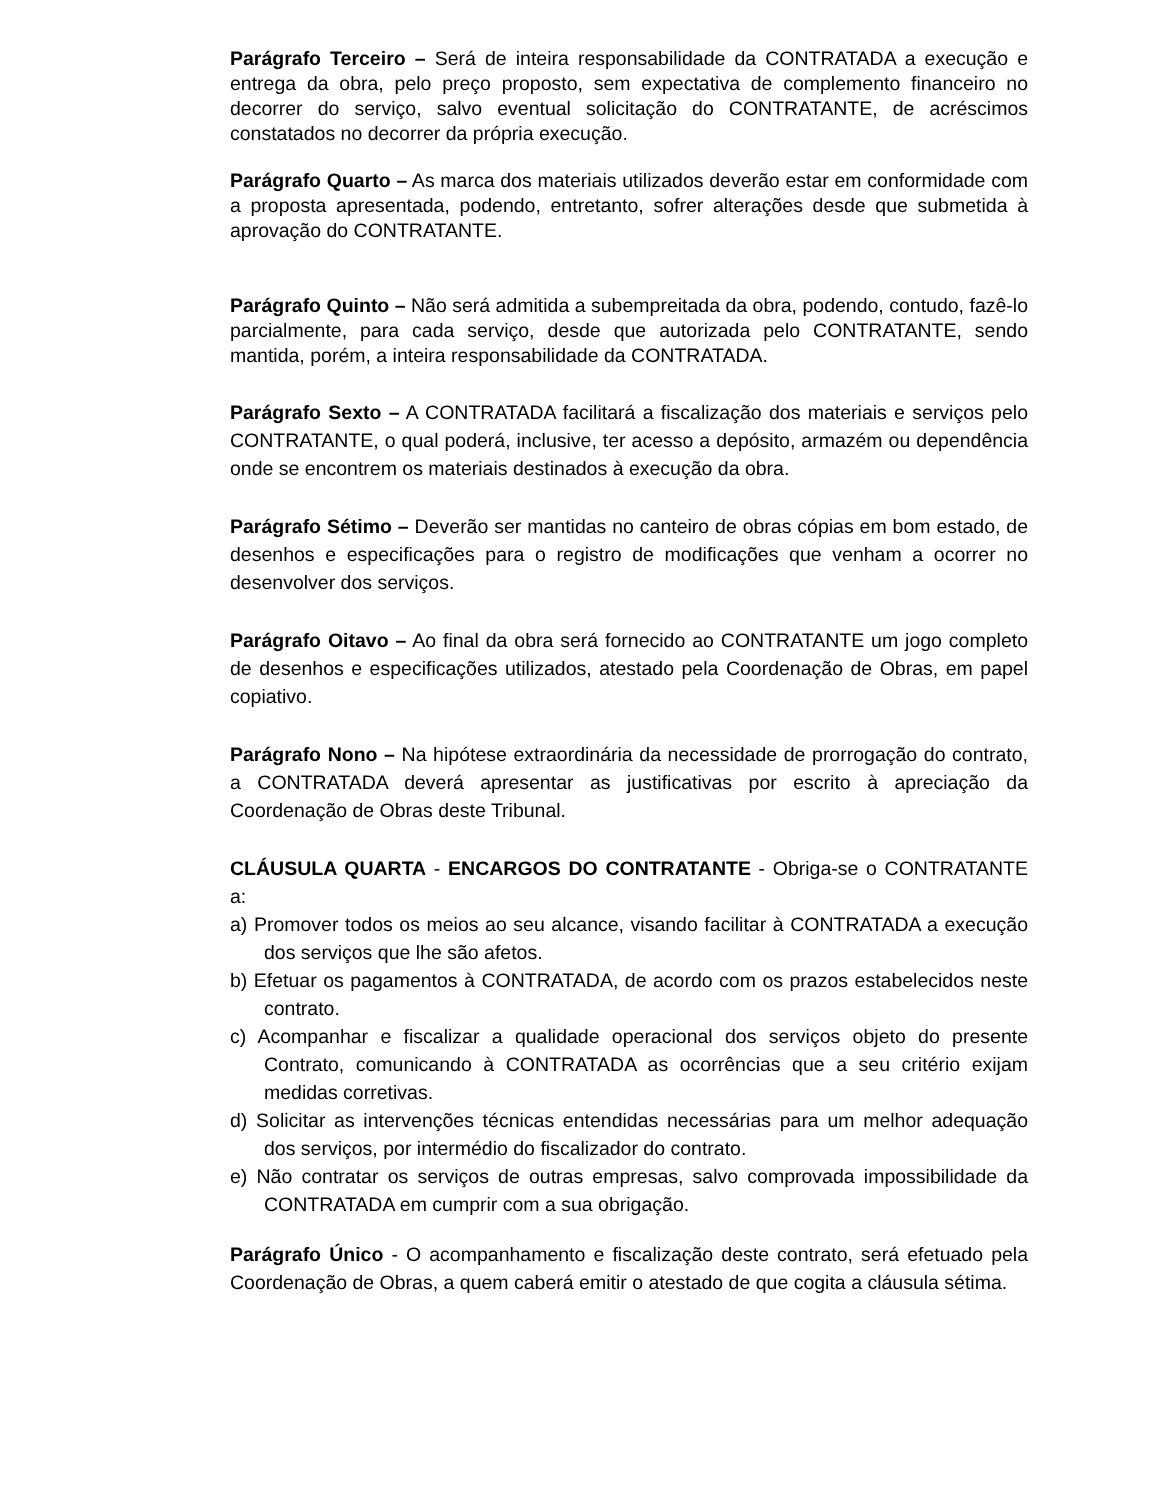Parágrafo Terceiro – Será de inteira responsabilidade da CONTRATADA a execução e entrega da obra, pelo preço proposto, sem expectativa de complemento financeiro no decorrer do serviço, salvo eventual solicitação do CONTRATANTE, de acréscimos constatados no decorrer da própria execução.
Parágrafo Quarto – As marca dos materiais utilizados deverão estar em conformidade com a proposta apresentada, podendo, entretanto, sofrer alterações desde que submetida à aprovação do CONTRATANTE.
Parágrafo Quinto – Não será admitida a subempreitada da obra, podendo, contudo, fazê-lo parcialmente, para cada serviço, desde que autorizada pelo CONTRATANTE, sendo mantida, porém, a inteira responsabilidade da CONTRATADA.
Parágrafo Sexto – A CONTRATADA facilitará a fiscalização dos materiais e serviços pelo CONTRATANTE, o qual poderá, inclusive, ter acesso a depósito, armazém ou dependência onde se encontrem os materiais destinados à execução da obra.
Parágrafo Sétimo – Deverão ser mantidas no canteiro de obras cópias em bom estado, de desenhos e especificações para o registro de modificações que venham a ocorrer no desenvolver dos serviços.
Parágrafo Oitavo – Ao final da obra será fornecido ao CONTRATANTE um jogo completo de desenhos e especificações utilizados, atestado pela Coordenação de Obras, em papel copiativo.
Parágrafo Nono – Na hipótese extraordinária da necessidade de prorrogação do contrato, a CONTRATADA deverá apresentar as justificativas por escrito à apreciação da Coordenação de Obras deste Tribunal.
CLÁUSULA QUARTA - ENCARGOS DO CONTRATANTE - Obriga-se o CONTRATANTE a:
a) Promover todos os meios ao seu alcance, visando facilitar à CONTRATADA a execução dos serviços que lhe são afetos.
b) Efetuar os pagamentos à CONTRATADA, de acordo com os prazos estabelecidos neste contrato.
c) Acompanhar e fiscalizar a qualidade operacional dos serviços objeto do presente Contrato, comunicando à CONTRATADA as ocorrências que a seu critério exijam medidas corretivas.
d) Solicitar as intervenções técnicas entendidas necessárias para um melhor adequação dos serviços, por intermédio do fiscalizador do contrato.
e) Não contratar os serviços de outras empresas, salvo comprovada impossibilidade da CONTRATADA em cumprir com a sua obrigação.
Parágrafo Único - O acompanhamento e fiscalização deste contrato, será efetuado pela Coordenação de Obras, a quem caberá emitir o atestado de que cogita a cláusula sétima.